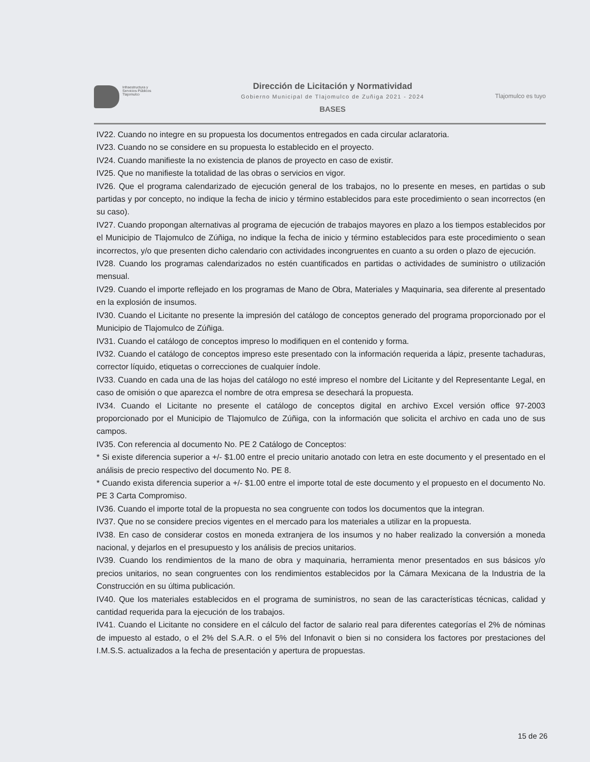Infraestructura y
Servicios Públicos
Tlajomulco
Dirección de Licitación y Normatividad
Gobierno Municipal de Tlajomulco de Zuñiga 2021 - 2024
BASES
Tlajomulco es tuyo
IV22. Cuando no integre en su propuesta los documentos entregados en cada circular aclaratoria.
IV23. Cuando no se considere en su propuesta lo establecido en el proyecto.
IV24. Cuando manifieste la no existencia de planos de proyecto en caso de existir.
IV25. Que no manifieste la totalidad de las obras o servicios en vigor.
IV26. Que el programa calendarizado de ejecución general de los trabajos, no lo presente en meses, en partidas o sub partidas y por concepto, no indique la fecha de inicio y término establecidos para este procedimiento o sean incorrectos (en su caso).
IV27. Cuando propongan alternativas al programa de ejecución de trabajos mayores en plazo a los tiempos establecidos por el Municipio de Tlajomulco de Zúñiga, no indique la fecha de inicio y término establecidos para este procedimiento o sean incorrectos, y/o que presenten dicho calendario con actividades incongruentes en cuanto a su orden o plazo de ejecución.
IV28. Cuando los programas calendarizados no estén cuantificados en partidas o actividades de suministro o utilización mensual.
IV29. Cuando el importe reflejado en los programas de Mano de Obra, Materiales y Maquinaria, sea diferente al presentado en la explosión de insumos.
IV30. Cuando el Licitante no presente la impresión del catálogo de conceptos generado del programa proporcionado por el Municipio de Tlajomulco de Zúñiga.
IV31. Cuando el catálogo de conceptos impreso lo modifiquen en el contenido y forma.
IV32. Cuando el catálogo de conceptos impreso este presentado con la información requerida a lápiz, presente tachaduras, corrector líquido, etiquetas o correcciones de cualquier índole.
IV33. Cuando en cada una de las hojas del catálogo no esté impreso el nombre del Licitante y del Representante Legal, en caso de omisión o que aparezca el nombre de otra empresa se desechará la propuesta.
IV34. Cuando el Licitante no presente el catálogo de conceptos digital en archivo Excel versión office 97-2003 proporcionado por el Municipio de Tlajomulco de Zúñiga, con la información que solicita el archivo en cada uno de sus campos.
IV35. Con referencia al documento No. PE 2 Catálogo de Conceptos:
* Si existe diferencia superior a +/- $1.00 entre el precio unitario anotado con letra en este documento y el presentado en el análisis de precio respectivo del documento No. PE 8.
* Cuando exista diferencia superior a +/- $1.00 entre el importe total de este documento y el propuesto en el documento No. PE 3 Carta Compromiso.
IV36. Cuando el importe total de la propuesta no sea congruente con todos los documentos que la integran.
IV37. Que no se considere precios vigentes en el mercado para los materiales a utilizar en la propuesta.
IV38. En caso de considerar costos en moneda extranjera de los insumos y no haber realizado la conversión a moneda nacional, y dejarlos en el presupuesto y los análisis de precios unitarios.
IV39. Cuando los rendimientos de la mano de obra y maquinaria, herramienta menor presentados en sus básicos y/o precios unitarios, no sean congruentes con los rendimientos establecidos por la Cámara Mexicana de la Industria de la Construcción en su última publicación.
IV40. Que los materiales establecidos en el programa de suministros, no sean de las características técnicas, calidad y cantidad requerida para la ejecución de los trabajos.
IV41. Cuando el Licitante no considere en el cálculo del factor de salario real para diferentes categorías el 2% de nóminas de impuesto al estado, o el 2% del S.A.R. o el 5% del Infonavit o bien si no considera los factores por prestaciones del I.M.S.S. actualizados a la fecha de presentación y apertura de propuestas.
15 de 26